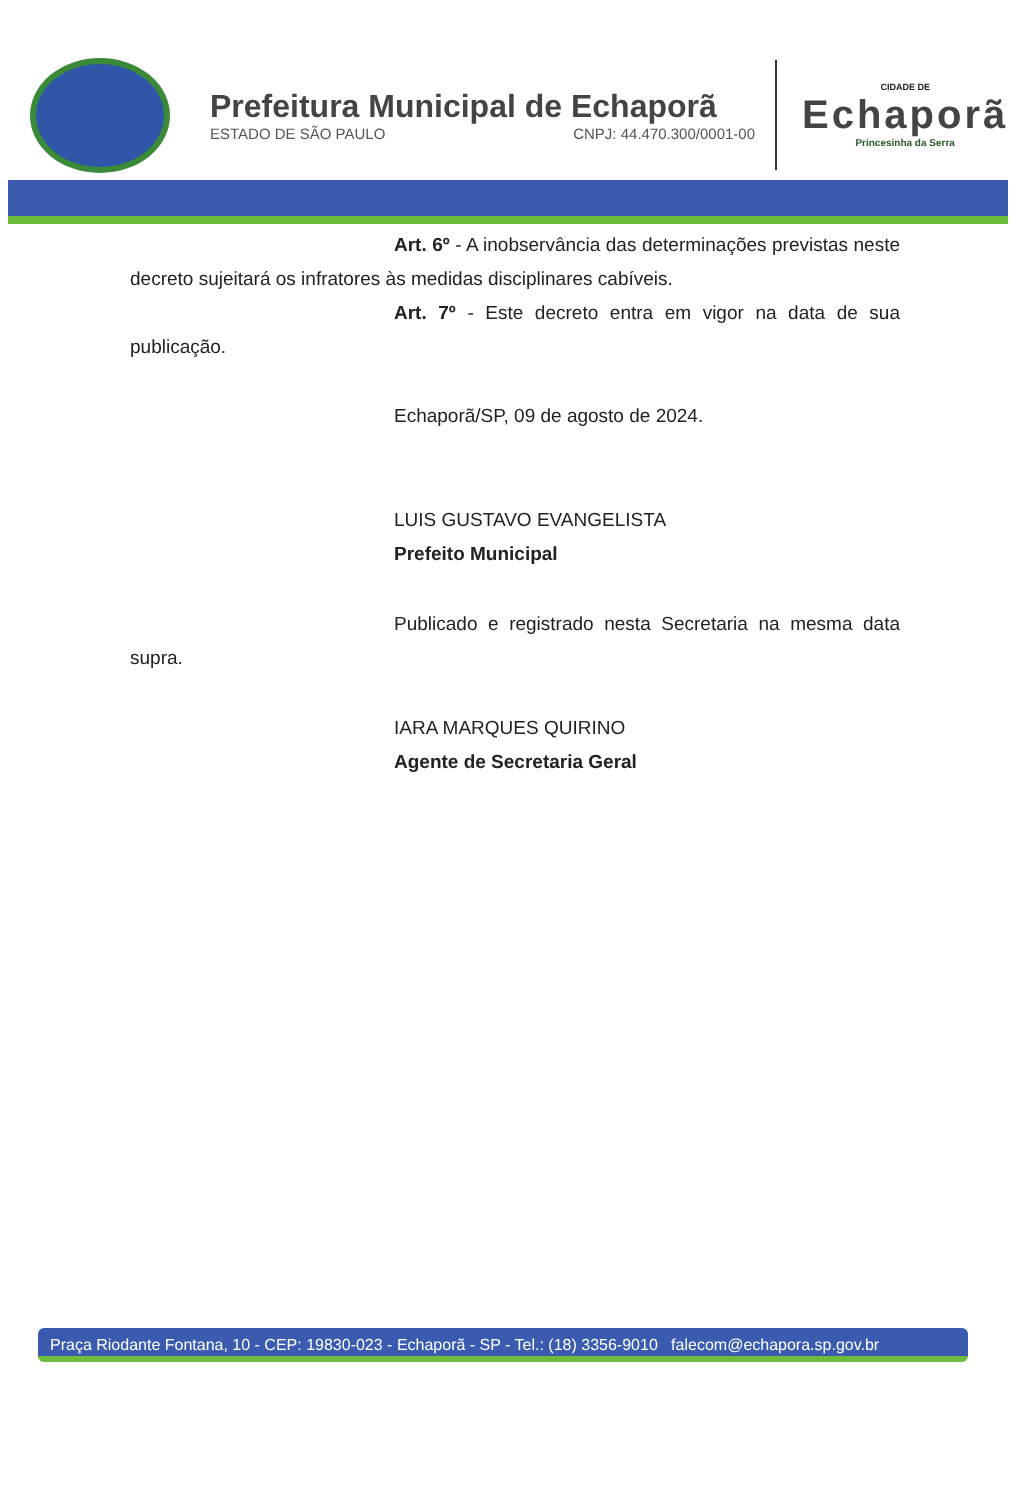Prefeitura Municipal de Echaporã
ESTADO DE SÃO PAULO CNPJ: 44.470.300/0001-00
CIDADE DE
Echaporã
Princesinha da Serra
Art. 6º - A inobservância das determinações previstas neste decreto sujeitará os infratores às medidas disciplinares cabíveis.
Art. 7º - Este decreto entra em vigor na data de sua publicação.
Echaporã/SP, 09 de agosto de 2024.
LUIS GUSTAVO EVANGELISTA
Prefeito Municipal
Publicado e registrado nesta Secretaria na mesma data supra.
IARA MARQUES QUIRINO
Agente de Secretaria Geral
Praça Riodante Fontana, 10 - CEP: 19830-023 - Echaporã - SP - Tel.: (18) 3356-9010 falecom@echapora.sp.gov.br